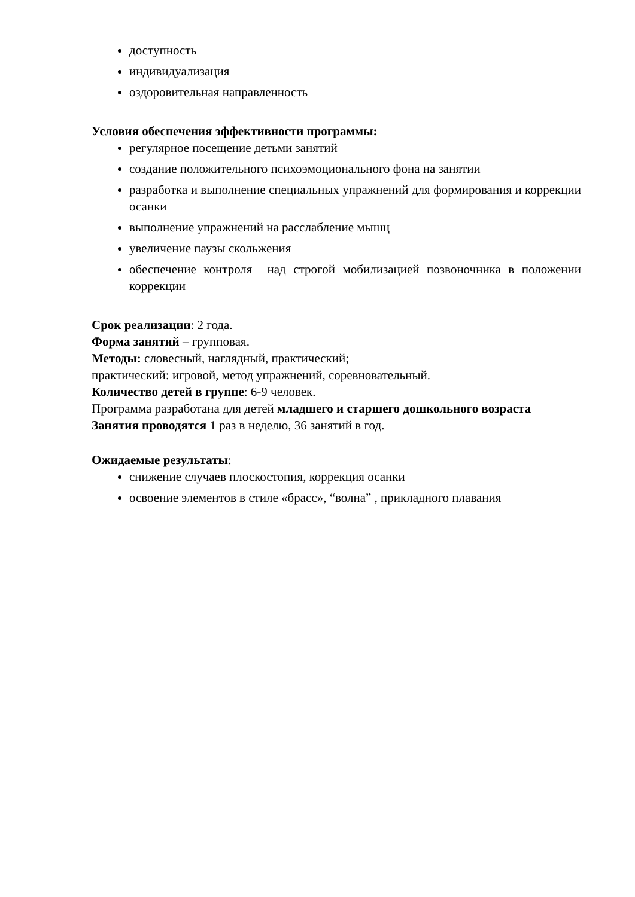доступность
индивидуализация
оздоровительная направленность
Условия обеспечения эффективности программы:
регулярное посещение детьми занятий
создание положительного психоэмоционального фона на занятии
разработка и выполнение специальных упражнений для формирования и коррекции осанки
выполнение упражнений на расслабление мышц
увеличение паузы скольжения
обеспечение контроля над строгой мобилизацией позвоночника в положении коррекции
Срок реализации: 2 года.
Форма занятий – групповая.
Методы: словесный, наглядный, практический;
практический: игровой, метод упражнений, соревновательный.
Количество детей в группе: 6-9 человек.
Программа разработана для детей младшего и старшего дошкольного возраста
Занятия проводятся 1 раз в неделю, 36 занятий в год.
Ожидаемые результаты:
снижение случаев плоскостопия, коррекция осанки
освоение элементов в стиле «брасс», “волна” , прикладного плавания